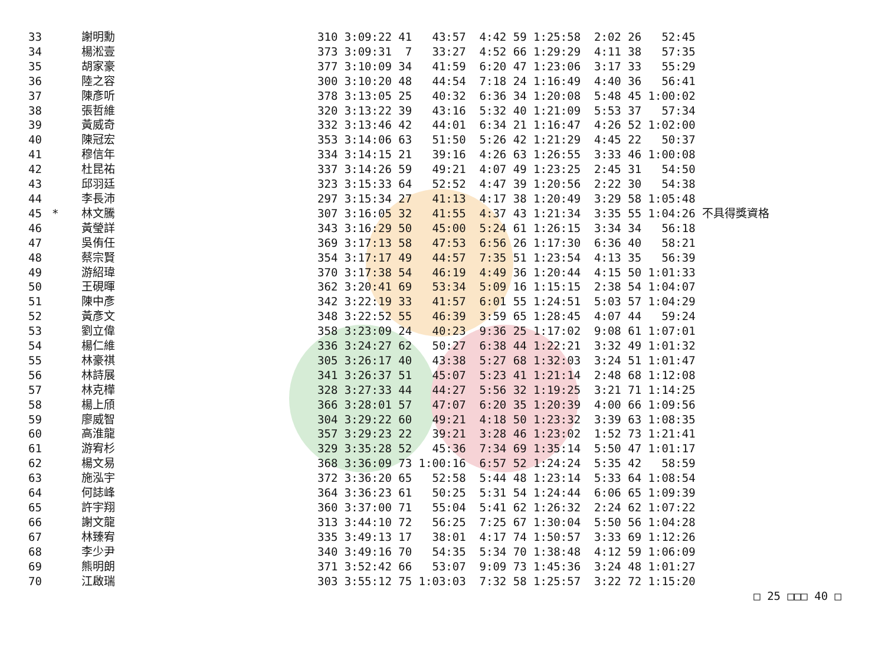| 33 | | 謝明勳 | 310 3:09:22 41 43:57 4:42 59 1:25:58 2:02 26 52:45 |
| 34 | | 楊淞壹 | 373 3:09:31 7 33:27 4:52 66 1:29:29 4:11 38 57:35 |
| 35 | | 胡家豪 | 377 3:10:09 34 41:59 6:20 47 1:23:06 3:17 33 55:29 |
| 36 | | 陸之容 | 300 3:10:20 48 44:54 7:18 24 1:16:49 4:40 36 56:41 |
| 37 | | 陳彥听 | 378 3:13:05 25 40:32 6:36 34 1:20:08 5:48 45 1:00:02 |
| 38 | | 張哲維 | 320 3:13:22 39 43:16 5:32 40 1:21:09 5:53 37 57:34 |
| 39 | | 黃威奇 | 332 3:13:46 42 44:01 6:34 21 1:16:47 4:26 52 1:02:00 |
| 40 | | 陳冠宏 | 353 3:14:06 63 51:50 5:26 42 1:21:29 4:45 22 50:37 |
| 41 | | 穆信年 | 334 3:14:15 21 39:16 4:26 63 1:26:55 3:33 46 1:00:08 |
| 42 | | 杜昆祐 | 337 3:14:26 59 49:21 4:07 49 1:23:25 2:45 31 54:50 |
| 43 | | 邱羽廷 | 323 3:15:33 64 52:52 4:47 39 1:20:56 2:22 30 54:38 |
| 44 | | 李長沛 | 297 3:15:34 27 41:13 4:17 38 1:20:49 3:29 58 1:05:48 |
| 45 | * | 林文騰 | 307 3:16:05 32 41:55 4:37 43 1:21:34 3:35 55 1:04:26 不具得獎資格 |
| 46 | | 黃瑩詳 | 343 3:16:29 50 45:00 5:24 61 1:26:15 3:34 34 56:18 |
| 47 | | 吳侑任 | 369 3:17:13 58 47:53 6:56 26 1:17:30 6:36 40 58:21 |
| 48 | | 蔡宗賢 | 354 3:17:17 49 44:57 7:35 51 1:23:54 4:13 35 56:39 |
| 49 | | 游紹瑋 | 370 3:17:38 54 46:19 4:49 36 1:20:44 4:15 50 1:01:33 |
| 50 | | 王硯暉 | 362 3:20:41 69 53:34 5:09 16 1:15:15 2:38 54 1:04:07 |
| 51 | | 陳中彥 | 342 3:22:19 33 41:57 6:01 55 1:24:51 5:03 57 1:04:29 |
| 52 | | 黃彥文 | 348 3:22:52 55 46:39 3:59 65 1:28:45 4:07 44 59:24 |
| 53 | | 劉立偉 | 358 3:23:09 24 40:23 9:36 25 1:17:02 9:08 61 1:07:01 |
| 54 | | 楊仁維 | 336 3:24:27 62 50:27 6:38 44 1:22:21 3:32 49 1:01:32 |
| 55 | | 林豪祺 | 305 3:26:17 40 43:38 5:27 68 1:32:03 3:24 51 1:01:47 |
| 56 | | 林詩展 | 341 3:26:37 51 45:07 5:23 41 1:21:14 2:48 68 1:12:08 |
| 57 | | 林克樺 | 328 3:27:33 44 44:27 5:56 32 1:19:25 3:21 71 1:14:25 |
| 58 | | 楊上頎 | 366 3:28:01 57 47:07 6:20 35 1:20:39 4:00 66 1:09:56 |
| 59 | | 廖威智 | 304 3:29:22 60 49:21 4:18 50 1:23:32 3:39 63 1:08:35 |
| 60 | | 高淮龍 | 357 3:29:23 22 39:21 3:28 46 1:23:02 1:52 73 1:21:41 |
| 61 | | 游宥杉 | 329 3:35:28 52 45:36 7:34 69 1:35:14 5:50 47 1:01:17 |
| 62 | | 楊文易 | 368 3:36:09 73 1:00:16 6:57 52 1:24:24 5:35 42 58:59 |
| 63 | | 施泓宇 | 372 3:36:20 65 52:58 5:44 48 1:23:14 5:33 64 1:08:54 |
| 64 | | 何誌峰 | 364 3:36:23 61 50:25 5:31 54 1:24:44 6:06 65 1:09:39 |
| 65 | | 許宇翔 | 360 3:37:00 71 55:04 5:41 62 1:26:32 2:24 62 1:07:22 |
| 66 | | 謝文龍 | 313 3:44:10 72 56:25 7:25 67 1:30:04 5:50 56 1:04:28 |
| 67 | | 林臻宥 | 335 3:49:13 17 38:01 4:17 74 1:50:57 3:33 69 1:12:26 |
| 68 | | 李少尹 | 340 3:49:16 70 54:35 5:34 70 1:38:48 4:12 59 1:06:09 |
| 69 | | 熊明朗 | 371 3:52:42 66 53:07 9:09 73 1:45:36 3:24 48 1:01:27 |
| 70 | | 江啟瑞 | 303 3:55:12 75 1:03:03 7:32 58 1:25:57 3:22 72 1:15:20 |
□ 25 □□□ 40 □